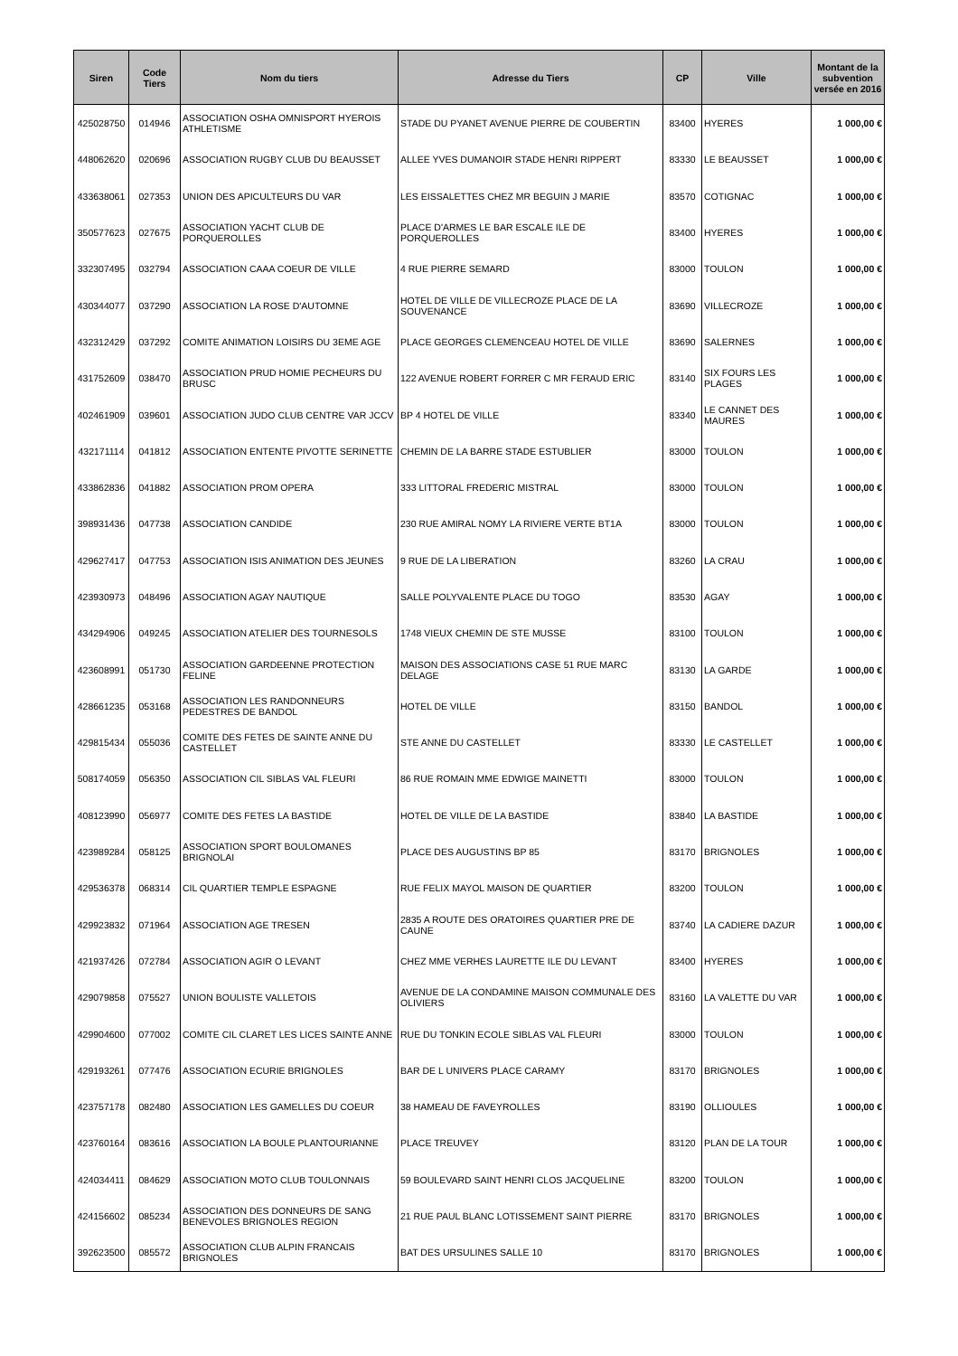| Siren | Code Tiers | Nom du tiers | Adresse du Tiers | CP | Ville | Montant de la subvention versée en 2016 |
| --- | --- | --- | --- | --- | --- | --- |
| 425028750 | 014946 | ASSOCIATION OSHA OMNISPORT HYEROIS ATHLETISME | STADE DU PYANET AVENUE PIERRE DE COUBERTIN | 83400 | HYERES | 1 000,00 € |
| 448062620 | 020696 | ASSOCIATION RUGBY CLUB DU BEAUSSET | ALLEE YVES DUMANOIR STADE HENRI RIPPERT | 83330 | LE BEAUSSET | 1 000,00 € |
| 433638061 | 027353 | UNION DES APICULTEURS DU VAR | LES EISSALETTES CHEZ MR BEGUIN J MARIE | 83570 | COTIGNAC | 1 000,00 € |
| 350577623 | 027675 | ASSOCIATION YACHT CLUB DE PORQUEROLLES | PLACE D'ARMES LE BAR ESCALE ILE DE PORQUEROLLES | 83400 | HYERES | 1 000,00 € |
| 332307495 | 032794 | ASSOCIATION CAAA COEUR DE VILLE | 4 RUE PIERRE SEMARD | 83000 | TOULON | 1 000,00 € |
| 430344077 | 037290 | ASSOCIATION LA ROSE D'AUTOMNE | HOTEL DE VILLE DE VILLECROZE PLACE DE LA SOUVENANCE | 83690 | VILLECROZE | 1 000,00 € |
| 432312429 | 037292 | COMITE ANIMATION LOISIRS DU 3EME AGE | PLACE GEORGES CLEMENCEAU HOTEL DE VILLE | 83690 | SALERNES | 1 000,00 € |
| 431752609 | 038470 | ASSOCIATION PRUD HOMIE PECHEURS DU BRUSC | 122 AVENUE ROBERT FORRER C MR FERAUD ERIC | 83140 | SIX FOURS LES PLAGES | 1 000,00 € |
| 402461909 | 039601 | ASSOCIATION JUDO CLUB CENTRE VAR JCCV | BP 4 HOTEL DE VILLE | 83340 | LE CANNET DES MAURES | 1 000,00 € |
| 432171114 | 041812 | ASSOCIATION ENTENTE PIVOTTE SERINETTE | CHEMIN DE LA BARRE STADE ESTUBLIER | 83000 | TOULON | 1 000,00 € |
| 433862836 | 041882 | ASSOCIATION PROM OPERA | 333 LITTORAL FREDERIC MISTRAL | 83000 | TOULON | 1 000,00 € |
| 398931436 | 047738 | ASSOCIATION CANDIDE | 230 RUE AMIRAL NOMY LA RIVIERE VERTE BT1A | 83000 | TOULON | 1 000,00 € |
| 429627417 | 047753 | ASSOCIATION ISIS ANIMATION DES JEUNES | 9 RUE DE LA LIBERATION | 83260 | LA CRAU | 1 000,00 € |
| 423930973 | 048496 | ASSOCIATION AGAY NAUTIQUE | SALLE POLYVALENTE PLACE DU TOGO | 83530 | AGAY | 1 000,00 € |
| 434294906 | 049245 | ASSOCIATION ATELIER DES TOURNESOLS | 1748 VIEUX CHEMIN DE STE MUSSE | 83100 | TOULON | 1 000,00 € |
| 423608991 | 051730 | ASSOCIATION GARDEENNE PROTECTION FELINE | MAISON DES ASSOCIATIONS CASE 51 RUE MARC DELAGE | 83130 | LA GARDE | 1 000,00 € |
| 428661235 | 053168 | ASSOCIATION LES RANDONNEURS PEDESTRES DE BANDOL | HOTEL DE VILLE | 83150 | BANDOL | 1 000,00 € |
| 429815434 | 055036 | COMITE DES FETES DE SAINTE ANNE DU CASTELLET | STE ANNE DU CASTELLET | 83330 | LE CASTELLET | 1 000,00 € |
| 508174059 | 056350 | ASSOCIATION CIL SIBLAS VAL FLEURI | 86 RUE ROMAIN MME EDWIGE MAINETTI | 83000 | TOULON | 1 000,00 € |
| 408123990 | 056977 | COMITE DES FETES LA BASTIDE | HOTEL DE VILLE DE LA BASTIDE | 83840 | LA BASTIDE | 1 000,00 € |
| 423989284 | 058125 | ASSOCIATION SPORT BOULOMANES BRIGNOLAI | PLACE DES AUGUSTINS BP 85 | 83170 | BRIGNOLES | 1 000,00 € |
| 429536378 | 068314 | CIL QUARTIER TEMPLE ESPAGNE | RUE FELIX MAYOL MAISON DE QUARTIER | 83200 | TOULON | 1 000,00 € |
| 429923832 | 071964 | ASSOCIATION AGE TRESEN | 2835 A ROUTE DES ORATOIRES QUARTIER PRE DE CAUNE | 83740 | LA CADIERE DAZUR | 1 000,00 € |
| 421937426 | 072784 | ASSOCIATION AGIR O LEVANT | CHEZ MME VERHES LAURETTE ILE DU LEVANT | 83400 | HYERES | 1 000,00 € |
| 429079858 | 075527 | UNION BOULISTE VALLETOIS | AVENUE DE LA CONDAMINE MAISON COMMUNALE DES OLIVIERS | 83160 | LA VALETTE DU VAR | 1 000,00 € |
| 429904600 | 077002 | COMITE CIL CLARET LES LICES SAINTE ANNE | RUE DU TONKIN ECOLE SIBLAS VAL FLEURI | 83000 | TOULON | 1 000,00 € |
| 429193261 | 077476 | ASSOCIATION ECURIE BRIGNOLES | BAR DE L UNIVERS PLACE CARAMY | 83170 | BRIGNOLES | 1 000,00 € |
| 423757178 | 082480 | ASSOCIATION LES GAMELLES DU COEUR | 38 HAMEAU DE FAVEYROLLES | 83190 | OLLIOULES | 1 000,00 € |
| 423760164 | 083616 | ASSOCIATION LA BOULE PLANTOURIANNE | PLACE TREUVEY | 83120 | PLAN DE LA TOUR | 1 000,00 € |
| 424034411 | 084629 | ASSOCIATION MOTO CLUB TOULONNAIS | 59 BOULEVARD SAINT HENRI CLOS JACQUELINE | 83200 | TOULON | 1 000,00 € |
| 424156602 | 085234 | ASSOCIATION DES DONNEURS DE SANG BENEVOLES BRIGNOLES REGION | 21 RUE PAUL BLANC LOTISSEMENT SAINT PIERRE | 83170 | BRIGNOLES | 1 000,00 € |
| 392623500 | 085572 | ASSOCIATION CLUB ALPIN FRANCAIS BRIGNOLES | BAT DES URSULINES SALLE 10 | 83170 | BRIGNOLES | 1 000,00 € |